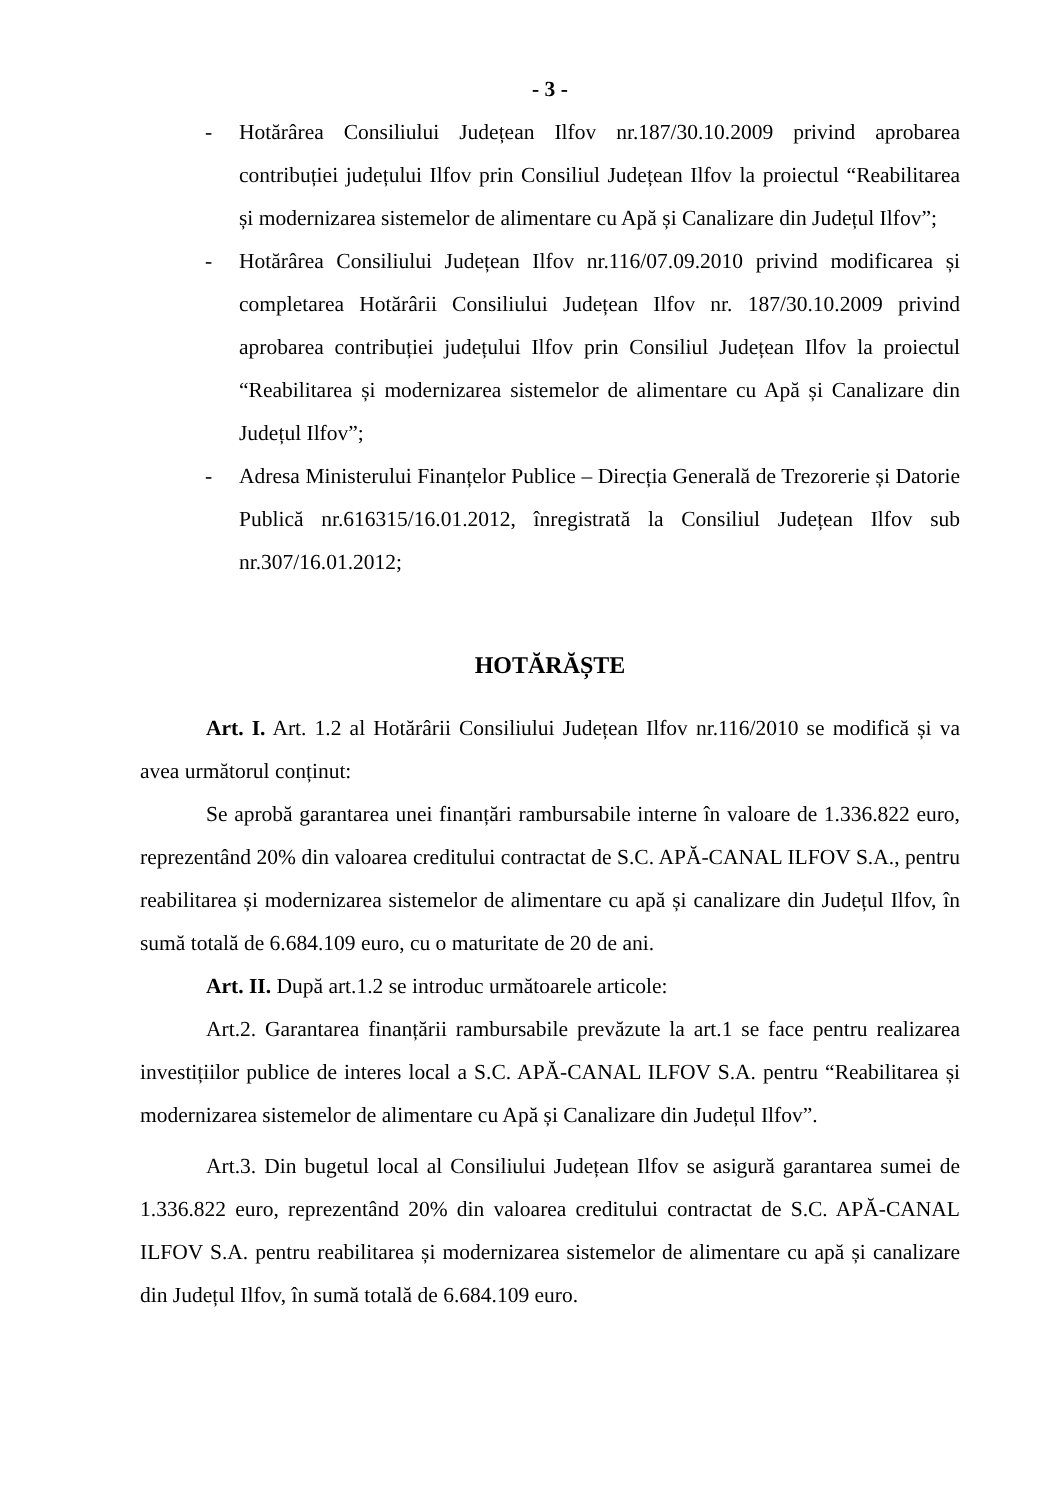- 3 -
- Hotărârea Consiliului Județean Ilfov nr.187/30.10.2009 privind aprobarea contribuției județului Ilfov prin Consiliul Județean Ilfov la proiectul “Reabilitarea și modernizarea sistemelor de alimentare cu Apă și Canalizare din Județul Ilfov”;
- Hotărârea Consiliului Județean Ilfov nr.116/07.09.2010 privind modificarea și completarea Hotărârii Consiliului Județean Ilfov nr. 187/30.10.2009 privind aprobarea contribuției județului Ilfov prin Consiliul Județean Ilfov la proiectul “Reabilitarea și modernizarea sistemelor de alimentare cu Apă și Canalizare din Județul Ilfov”;
- Adresa Ministerului Finanțelor Publice – Direcția Generală de Trezorerie și Datorie Publică nr.616315/16.01.2012, înregistrată la Consiliul Județean Ilfov sub nr.307/16.01.2012;
HOTĂRĂȘTE
Art. I. Art. 1.2 al Hotărârii Consiliului Județean Ilfov nr.116/2010 se modifică și va avea următorul conținut:
Se aprobă garantarea unei finanțări rambursabile interne în valoare de 1.336.822 euro, reprezentând 20% din valoarea creditului contractat de S.C. APĂ-CANAL ILFOV S.A., pentru reabilitarea și modernizarea sistemelor de alimentare cu apă și canalizare din Județul Ilfov, în sumă totală de 6.684.109 euro, cu o maturitate de 20 de ani.
Art. II. După art.1.2 se introduc următoarele articole:
Art.2. Garantarea finanțării rambursabile prevăzute la art.1 se face pentru realizarea investițiilor publice de interes local a S.C. APĂ-CANAL ILFOV S.A. pentru “Reabilitarea și modernizarea sistemelor de alimentare cu Apă și Canalizare din Județul Ilfov”.
Art.3. Din bugetul local al Consiliului Județean Ilfov se asigură garantarea sumei de 1.336.822 euro, reprezentând 20% din valoarea creditului contractat de S.C. APĂ-CANAL ILFOV S.A. pentru reabilitarea și modernizarea sistemelor de alimentare cu apă și canalizare din Județul Ilfov, în sumă totală de 6.684.109 euro.